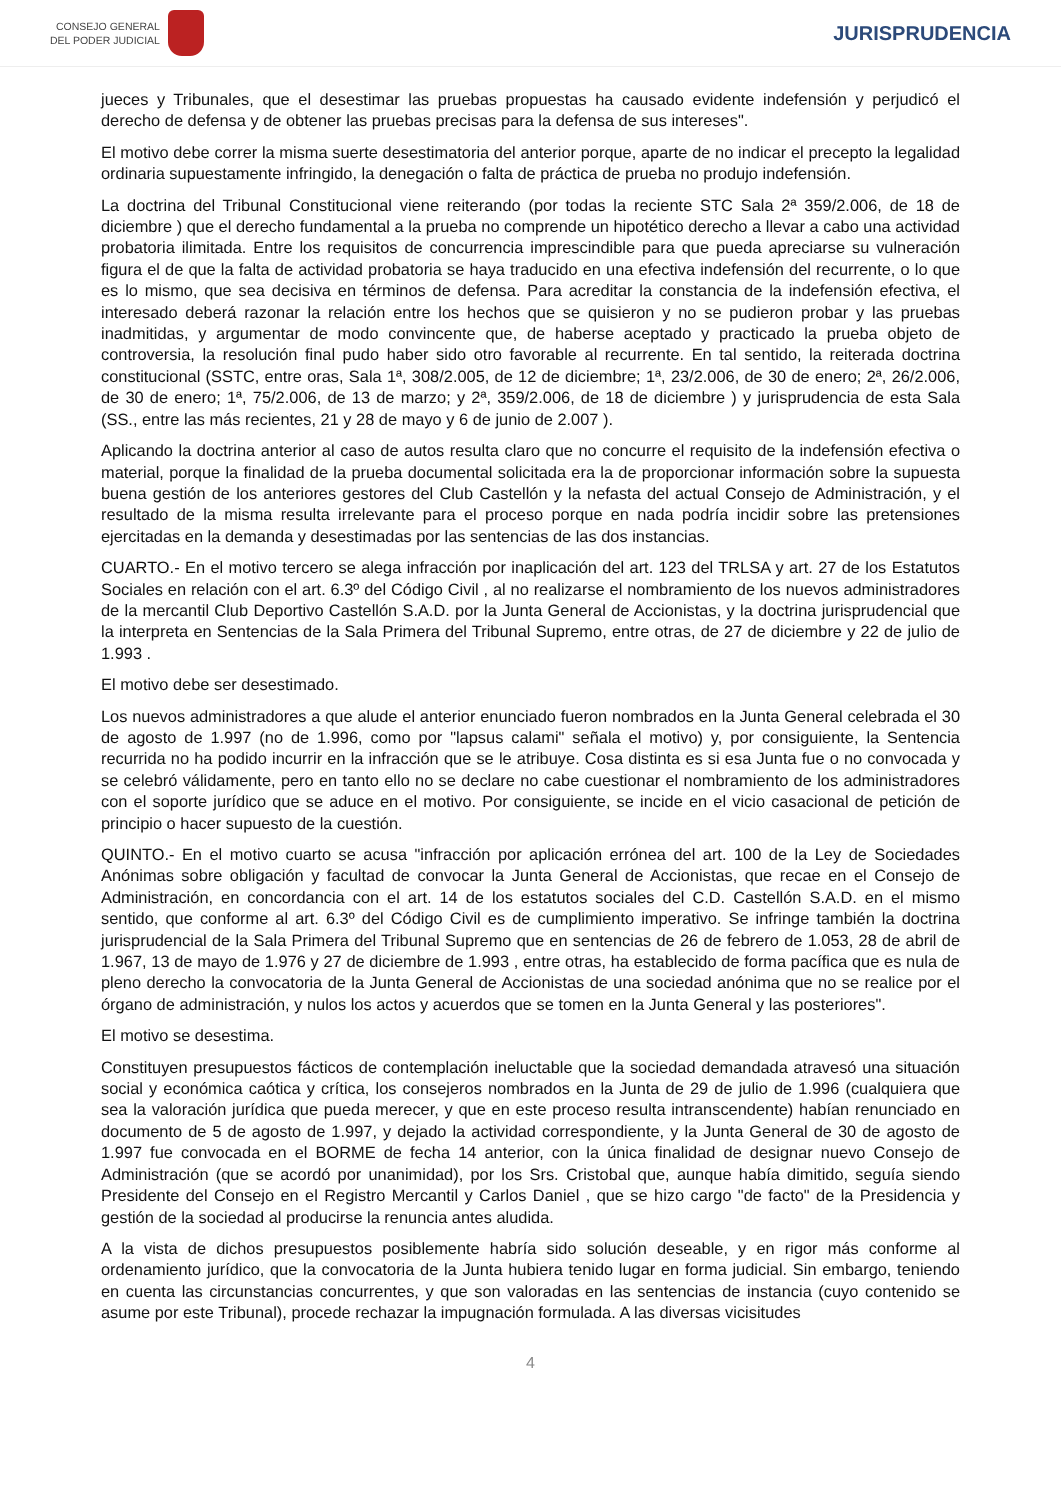CONSEJO GENERAL
DEL PODER JUDICIAL
JURISPRUDENCIA
jueces y Tribunales, que el desestimar las pruebas propuestas ha causado evidente indefensión y perjudicó el derecho de defensa y de obtener las pruebas precisas para la defensa de sus intereses".
El motivo debe correr la misma suerte desestimatoria del anterior porque, aparte de no indicar el precepto la legalidad ordinaria supuestamente infringido, la denegación o falta de práctica de prueba no produjo indefensión.
La doctrina del Tribunal Constitucional viene reiterando (por todas la reciente STC Sala 2ª 359/2.006, de 18 de diciembre ) que el derecho fundamental a la prueba no comprende un hipotético derecho a llevar a cabo una actividad probatoria ilimitada. Entre los requisitos de concurrencia imprescindible para que pueda apreciarse su vulneración figura el de que la falta de actividad probatoria se haya traducido en una efectiva indefensión del recurrente, o lo que es lo mismo, que sea decisiva en términos de defensa. Para acreditar la constancia de la indefensión efectiva, el interesado deberá razonar la relación entre los hechos que se quisieron y no se pudieron probar y las pruebas inadmitidas, y argumentar de modo convincente que, de haberse aceptado y practicado la prueba objeto de controversia, la resolución final pudo haber sido otro favorable al recurrente. En tal sentido, la reiterada doctrina constitucional (SSTC, entre oras, Sala 1ª, 308/2.005, de 12 de diciembre; 1ª, 23/2.006, de 30 de enero; 2ª, 26/2.006, de 30 de enero; 1ª, 75/2.006, de 13 de marzo; y 2ª, 359/2.006, de 18 de diciembre ) y jurisprudencia de esta Sala (SS., entre las más recientes, 21 y 28 de mayo y 6 de junio de 2.007 ).
Aplicando la doctrina anterior al caso de autos resulta claro que no concurre el requisito de la indefensión efectiva o material, porque la finalidad de la prueba documental solicitada era la de proporcionar información sobre la supuesta buena gestión de los anteriores gestores del Club Castellón y la nefasta del actual Consejo de Administración, y el resultado de la misma resulta irrelevante para el proceso porque en nada podría incidir sobre las pretensiones ejercitadas en la demanda y desestimadas por las sentencias de las dos instancias.
CUARTO.- En el motivo tercero se alega infracción por inaplicación del art. 123 del TRLSA y art. 27 de los Estatutos Sociales en relación con el art. 6.3º del Código Civil , al no realizarse el nombramiento de los nuevos administradores de la mercantil Club Deportivo Castellón S.A.D. por la Junta General de Accionistas, y la doctrina jurisprudencial que la interpreta en Sentencias de la Sala Primera del Tribunal Supremo, entre otras, de 27 de diciembre y 22 de julio de 1.993 .
El motivo debe ser desestimado.
Los nuevos administradores a que alude el anterior enunciado fueron nombrados en la Junta General celebrada el 30 de agosto de 1.997 (no de 1.996, como por "lapsus calami" señala el motivo) y, por consiguiente, la Sentencia recurrida no ha podido incurrir en la infracción que se le atribuye. Cosa distinta es si esa Junta fue o no convocada y se celebró válidamente, pero en tanto ello no se declare no cabe cuestionar el nombramiento de los administradores con el soporte jurídico que se aduce en el motivo. Por consiguiente, se incide en el vicio casacional de petición de principio o hacer supuesto de la cuestión.
QUINTO.- En el motivo cuarto se acusa "infracción por aplicación errónea del art. 100 de la Ley de Sociedades Anónimas sobre obligación y facultad de convocar la Junta General de Accionistas, que recae en el Consejo de Administración, en concordancia con el art. 14 de los estatutos sociales del C.D. Castellón S.A.D. en el mismo sentido, que conforme al art. 6.3º del Código Civil es de cumplimiento imperativo. Se infringe también la doctrina jurisprudencial de la Sala Primera del Tribunal Supremo que en sentencias de 26 de febrero de 1.053, 28 de abril de 1.967, 13 de mayo de 1.976 y 27 de diciembre de 1.993 , entre otras, ha establecido de forma pacífica que es nula de pleno derecho la convocatoria de la Junta General de Accionistas de una sociedad anónima que no se realice por el órgano de administración, y nulos los actos y acuerdos que se tomen en la Junta General y las posteriores".
El motivo se desestima.
Constituyen presupuestos fácticos de contemplación ineluctable que la sociedad demandada atravesó una situación social y económica caótica y crítica, los consejeros nombrados en la Junta de 29 de julio de 1.996 (cualquiera que sea la valoración jurídica que pueda merecer, y que en este proceso resulta intranscendente) habían renunciado en documento de 5 de agosto de 1.997, y dejado la actividad correspondiente, y la Junta General de 30 de agosto de 1.997 fue convocada en el BORME de fecha 14 anterior, con la única finalidad de designar nuevo Consejo de Administración (que se acordó por unanimidad), por los Srs. Cristobal que, aunque había dimitido, seguía siendo Presidente del Consejo en el Registro Mercantil y Carlos Daniel , que se hizo cargo "de facto" de la Presidencia y gestión de la sociedad al producirse la renuncia antes aludida.
A la vista de dichos presupuestos posiblemente habría sido solución deseable, y en rigor más conforme al ordenamiento jurídico, que la convocatoria de la Junta hubiera tenido lugar en forma judicial. Sin embargo, teniendo en cuenta las circunstancias concurrentes, y que son valoradas en las sentencias de instancia (cuyo contenido se asume por este Tribunal), procede rechazar la impugnación formulada. A las diversas vicisitudes
4